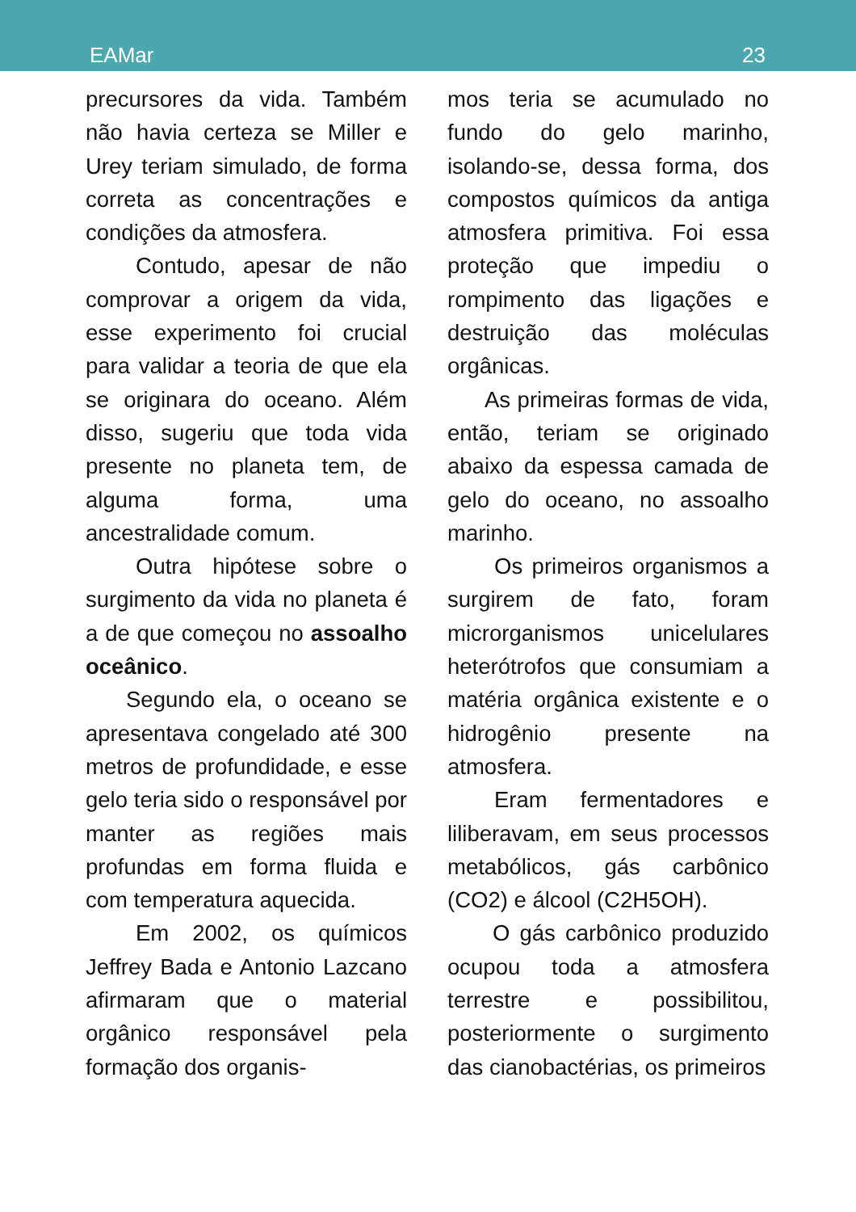EAMar 23
precursores da vida. Também não havia certeza se Miller e Urey teriam simulado, de forma correta as concentrações e condições da atmosfera.
Contudo, apesar de não comprovar a origem da vida, esse experimento foi crucial para validar a teoria de que ela se originara do oceano. Além disso, sugeriu que toda vida presente no planeta tem, de alguma forma, uma ancestralidade comum.
Outra hipótese sobre o surgimento da vida no planeta é a de que começou no assoalho oceânico.
Segundo ela, o oceano se apresentava congelado até 300 metros de profundidade, e esse gelo teria sido o responsável por manter as regiões mais profundas em forma fluida e com temperatura aquecida.
Em 2002, os químicos Jeffrey Bada e Antonio Lazcano afirmaram que o material orgânico responsável pela formação dos organis-
mos teria se acumulado no fundo do gelo marinho, isolando-se, dessa forma, dos compostos químicos da antiga atmosfera primitiva. Foi essa proteção que impediu o rompimento das ligações e destruição das moléculas orgânicas.
As primeiras formas de vida, então, teriam se originado abaixo da espessa camada de gelo do oceano, no assoalho marinho.
Os primeiros organismos a surgirem de fato, foram microrganismos unicelulares heterótrofos que consumiam a matéria orgânica existente e o hidrogênio presente na atmosfera.
Eram fermentadores e liliberavam, em seus processos metabólicos, gás carbônico (CO2) e álcool (C2H5OH).
O gás carbônico produzido ocupou toda a atmosfera terrestre e possibilitou, posteriormente o surgimento das cianobactérias, os primeiros